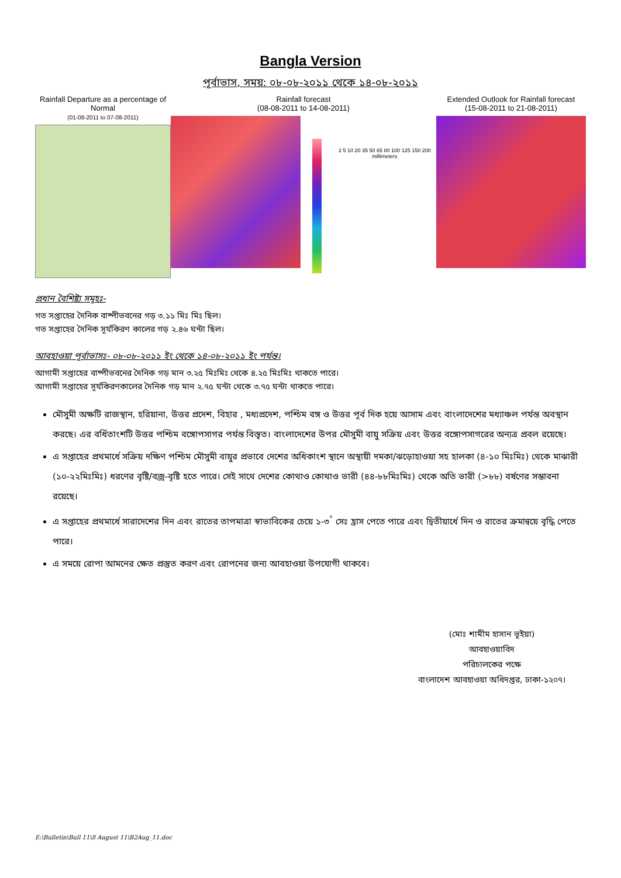Bangla Version
পূর্বাভাস, সময়: ০৮-০৮-২০১১ থেকে ১৪-০৮-২০১১
Rainfall Departure as a percentage of Normal
(01-08-2011 to 07-08-2011)
Rainfall forecast
(08-08-2011 to 14-08-2011)
2 5 10 20 35 50 65 80 100 125 150 200 millimeters
Extended Outlook for Rainfall forecast
(15-08-2011 to 21-08-2011)
প্রধান বৈশিষ্ট্য সমূহঃ-
গত সপ্তাহের দৈনিক বাষ্পীভবনের গড় ৩.১১ মিঃ মিঃ ছিল।
গত সপ্তাহের দৈনিক সূর্যকিরণ কালের গড় ২.৪৬ ঘন্টা ছিল।
আবহাওয়া পূর্বাভাসঃ- ০৮-০৮-২০১১ ইং থেকে ১৪-০৮-২০১১ ইং পর্যন্ত।
আগামী সপ্তাহের বাষ্পীভবনের দৈনিক গড় মান ৩.২৫ মিঃমিঃ থেকে ৪.২৫ মিঃমিঃ থাকতে পারে।
আগামী সপ্তাহের সূর্যকিরণকালের দৈনিক গড় মান ২.৭৫ ঘন্টা থেকে ৩.৭৫ ঘন্টা থাকতে পারে।
মৌসুমী অক্ষটি রাজস্থান, হরিয়ানা, উত্তর প্রদেশ, বিহার , মধ্যপ্রদেশ, পশ্চিম বঙ্গ ও উত্তর পূর্ব দিক হয়ে আসাম এবং বাংলাদেশের মধ্যাঞ্চল পর্যন্ত অবস্থান করছে। এর বর্ধিতাংশটি উত্তর পশ্চিম বঙ্গোপসাগর পর্যন্ত বিস্তৃত। বাংলাদেশের উপর মৌসুমী বায়ু সক্রিয় এবং উত্তর বঙ্গোপসাগরের অন্যত্র প্রবল রয়েছে।
এ সপ্তাহের প্রথমার্ধে সক্রিয় দক্ষিণ পশ্চিম মৌসুমী বায়ুর প্রভাবে দেশের অধিকাংশ স্থানে অস্থায়ী দমকা/ঝড়োহাওয়া সহ হালকা (৪-১০ মিঃমিঃ) থেকে মাঝারী (১০-২২মিঃমিঃ) ধরণের বৃষ্টি/বজ্র-বৃষ্টি হতে পারে। সেই সাথে দেশের কোথাও কোথাও ভারী (৪৪-৮৮মিঃমিঃ) থেকে অতি ভারী (>৮৮) বর্ষণের সম্ভাবনা রয়েছে।
এ সপ্তাহের প্রথমার্ধে সারাদেশের দিন এবং রাতের তাপমাত্রা স্বাভাবিকের চেয়ে ১-৩<sup>°</sup> সেঃ হ্রাস পেতে পারে এবং দ্বিতীয়ার্ধে দিন ও রাতের ক্রমান্বয়ে বৃদ্ধি পেতে পারে।
এ সময়ে রোপা আমনের ক্ষেত প্রস্তুত করণ এবং রোপনের জন্য আবহাওয়া উপযোগী থাকবে।
(মোঃ শামীম হাসান ভূইয়া)
আবহাওয়াবিদ
পরিচালকের পক্ষে
বাংলাদেশ আবহাওয়া অধিদপ্তর, ঢাকা-১২০৭।
E:\Bulletin\Bull 11\8 August 11\B2Aug_11.doc